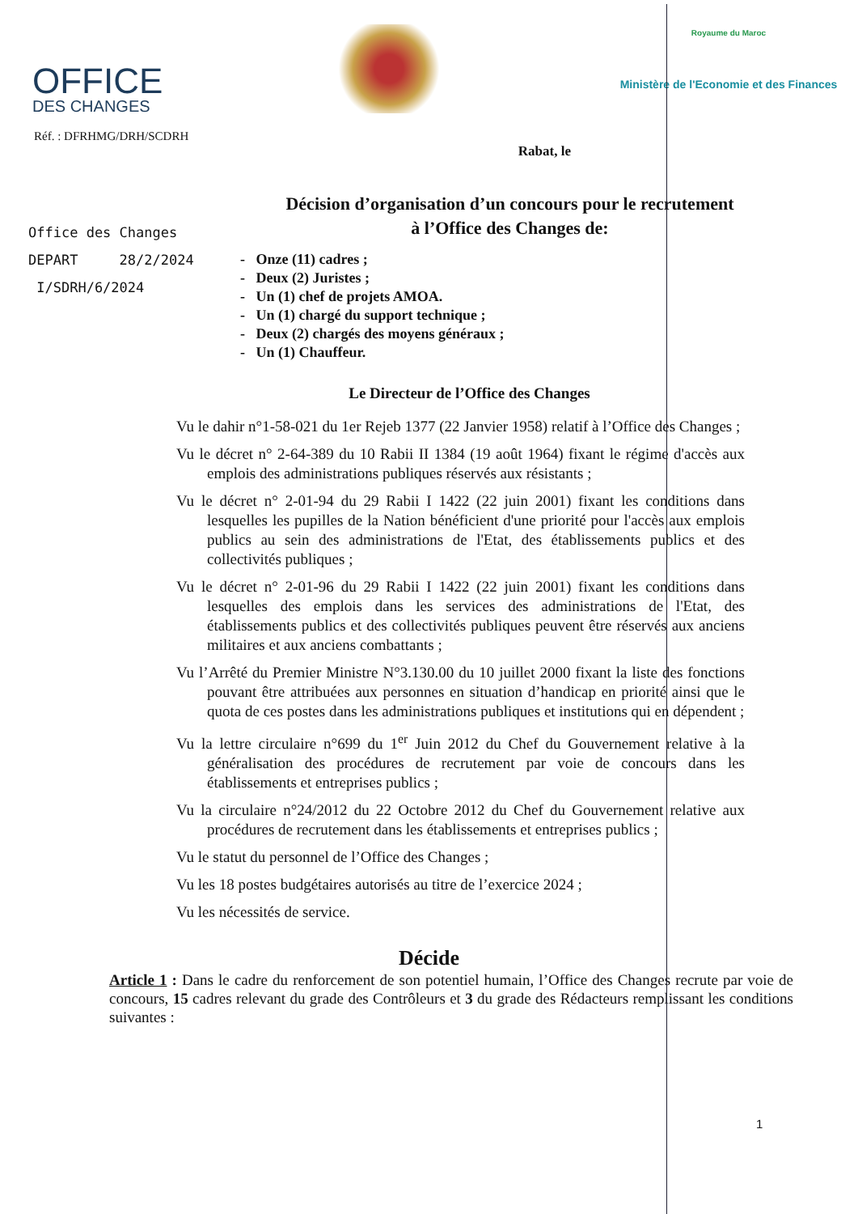OFFICE
DES CHANGES
Royaume du Maroc
Ministère de l'Economie et des Finances
Réf. : DFRHMG/DRH/SCDRH
Rabat, le
Office des Changes
DEPART 28/2/2024
I/SDRH/6/2024
Décision d’organisation d’un concours pour le recrutement
à l’Office des Changes de:
- Onze (11) cadres ;
- Deux (2) Juristes ;
- Un (1) chef de projets AMOA.
- Un (1) chargé du support technique ;
- Deux (2) chargés des moyens généraux ;
- Un (1) Chauffeur.
Le Directeur de l’Office des Changes
Vu le dahir n°1-58-021 du 1er Rejeb 1377 (22 Janvier 1958) relatif à l’Office des Changes ;
Vu le décret n° 2-64-389 du 10 Rabii II 1384 (19 août 1964) fixant le régime d'accès aux emplois des administrations publiques réservés aux résistants ;
Vu le décret n° 2-01-94 du 29 Rabii I 1422 (22 juin 2001) fixant les conditions dans lesquelles les pupilles de la Nation bénéficient d'une priorité pour l'accès aux emplois publics au sein des administrations de l'Etat, des établissements publics et des collectivités publiques ;
Vu le décret n° 2-01-96 du 29 Rabii I 1422 (22 juin 2001) fixant les conditions dans lesquelles des emplois dans les services des administrations de l'Etat, des établissements publics et des collectivités publiques peuvent être réservés aux anciens militaires et aux anciens combattants ;
Vu l’Arrêté du Premier Ministre N°3.130.00 du 10 juillet 2000 fixant la liste des fonctions pouvant être attribuées aux personnes en situation d’handicap en priorité ainsi que le quota de ces postes dans les administrations publiques et institutions qui en dépendent ;
Vu la lettre circulaire n°699 du 1<sup>er</sup> Juin 2012 du Chef du Gouvernement relative à la généralisation des procédures de recrutement par voie de concours dans les établissements et entreprises publics ;
Vu la circulaire n°24/2012 du 22 Octobre 2012 du Chef du Gouvernement relative aux procédures de recrutement dans les établissements et entreprises publics ;
Vu le statut du personnel de l’Office des Changes ;
Vu les 18 postes budgétaires autorisés au titre de l’exercice 2024 ;
Vu les nécessités de service.
Décide
Article 1 : Dans le cadre du renforcement de son potentiel humain, l’Office des Changes recrute par voie de concours, 15 cadres relevant du grade des Contrôleurs et 3 du grade des Rédacteurs remplissant les conditions suivantes :
1